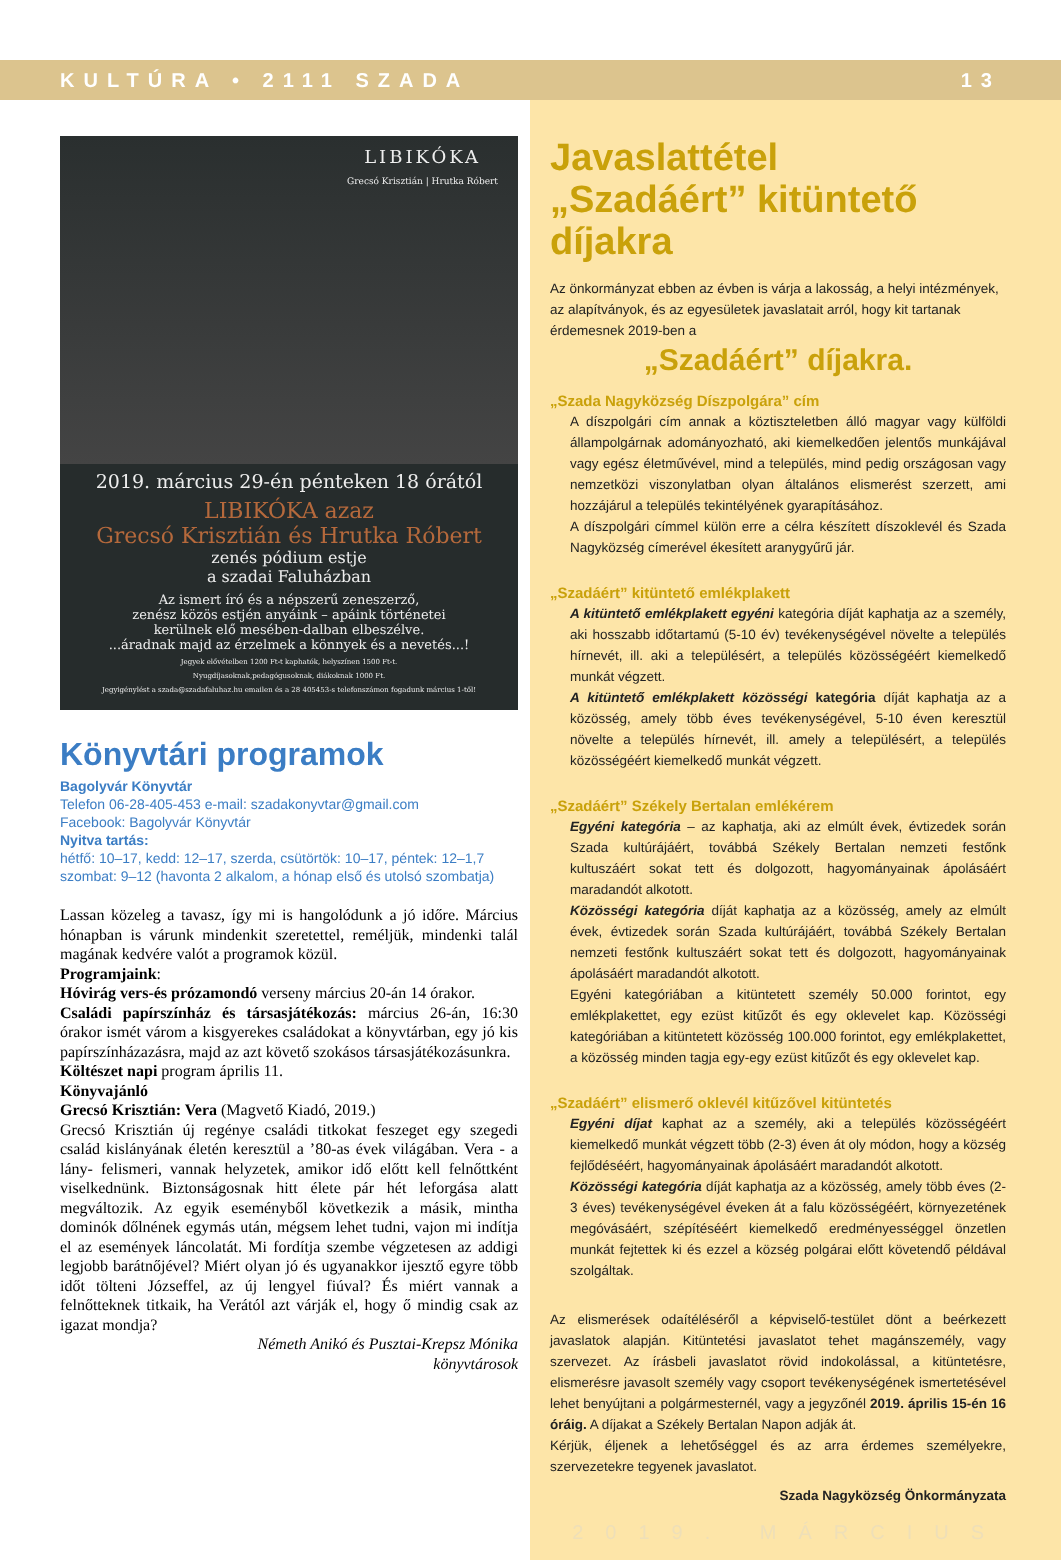KULTÚRA • 2111 SZADA 13
LIBIKÓKA
Grecsó Krisztián | Hrutka Róbert
2019. március 29-én pénteken 18 órától
LIBIKÓKA azaz
Grecsó Krisztián és Hrutka Róbert
zenés pódium estje
a szadai Faluházban
Az ismert író és a népszerű zeneszerző,
zenész közös estjén anyáink – apáink történetei
kerülnek elő mesében-dalban elbeszélve.
...áradnak majd az érzelmek a könnyek és a nevetés...!
Jegyek elővételben 1200 Ft-t kaphatók, helyszínen 1500 Ft-t.
Nyugdíjasoknak,pedagógusoknak, diákoknak 1000 Ft.
Jegyigénylést a szada@szadafaluhaz.hu emailen és a 28 405453-s telefonszámon fogadunk március 1-től!
Könyvtári programok
Bagolyvár Könyvtár
Telefon 06-28-405-453 e-mail: szadakonyvtar@gmail.com
Facebook: Bagolyvár Könyvtár
Nyitva tartás:
hétfő: 10–17, kedd: 12–17, szerda, csütörtök: 10–17, péntek: 12–1,7
szombat: 9–12 (havonta 2 alkalom, a hónap első és utolsó szombatja)
Lassan közeleg a tavasz, így mi is hangolódunk a jó időre. Március hónapban is várunk mindenkit szeretettel, reméljük, mindenki talál magának kedvére valót a programok közül.
Programjaink:
Hóvirág vers-és prózamondó verseny március 20-án 14 órakor.
Családi papírszínház és társasjátékozás: március 26-án, 16:30 órakor ismét várom a kisgyerekes családokat a könyvtárban, egy jó kis papírszínházazásra, majd az azt követő szokásos társasjátékozásunkra.
Költészet napi program április 11.
Könyvajánló
Grecsó Krisztián: Vera (Magvető Kiadó, 2019.)
Grecsó Krisztián új regénye családi titkokat feszeget egy szegedi család kislányának életén keresztül a ’80-as évek világában. Vera - a lány- felismeri, vannak helyzetek, amikor idő előtt kell felnőttként viselkednünk. Biztonságosnak hitt élete pár hét leforgása alatt megváltozik. Az egyik eseményből következik a másik, mintha dominók dőlnének egymás után, mégsem lehet tudni, vajon mi indítja el az események láncolatát. Mi fordítja szembe végzetesen az addigi legjobb barátnőjével? Miért olyan jó és ugyanakkor ijesztő egyre több időt tölteni Józseffel, az új lengyel fiúval? És miért vannak a felnőtteknek titkaik, ha Verától azt várják el, hogy ő mindig csak az igazat mondja?
Németh Anikó és Pusztai-Krepsz Mónika
könyvtárosok
Javaslattétel
„Szadáért” kitüntető díjakra
Az önkormányzat ebben az évben is várja a lakosság, a helyi intézmények, az alapítványok, és az egyesületek javaslatait arról, hogy kit tartanak érdemesnek 2019-ben a
„Szadáért” díjakra.
„Szada Nagyközség Díszpolgára” cím
A díszpolgári cím annak a köztiszteletben álló magyar vagy külföldi állampolgárnak adományozható, aki kiemelkedően jelentős munkájával vagy egész életművével, mind a település, mind pedig országosan vagy nemzetközi viszonylatban olyan általános elismerést szerzett, ami hozzájárul a település tekintélyének gyarapításához.
A díszpolgári címmel külön erre a célra készített díszoklevél és Szada Nagyközség címerével ékesített aranygyűrű jár.
„Szadáért” kitüntető emlékplakett
A kitüntető emlékplakett egyéni kategória díját kaphatja az a személy, aki hosszabb időtartamú (5-10 év) tevékenységével növelte a település hírnevét, ill. aki a településért, a település közösségéért kiemelkedő munkát végzett.
A kitüntető emlékplakett közösségi kategória díját kaphatja az a közösség, amely több éves tevékenységével, 5-10 éven keresztül növelte a település hírnevét, ill. amely a településért, a település közösségéért kiemelkedő munkát végzett.
„Szadáért” Székely Bertalan emlékérem
Egyéni kategória – az kaphatja, aki az elmúlt évek, évtizedek során Szada kultúrájáért, továbbá Székely Bertalan nemzeti festőnk kultuszáért sokat tett és dolgozott, hagyományainak ápolásáért maradandót alkotott.
Közösségi kategória díját kaphatja az a közösség, amely az elmúlt évek, évtizedek során Szada kultúrájáért, továbbá Székely Bertalan nemzeti festőnk kultuszáért sokat tett és dolgozott, hagyományainak ápolásáért maradandót alkotott.
Egyéni kategóriában a kitüntetett személy 50.000 forintot, egy emlékplakettet, egy ezüst kitűzőt és egy oklevelet kap. Közösségi kategóriában a kitüntetett közösség 100.000 forintot, egy emlékplakettet, a közösség minden tagja egy-egy ezüst kitűzőt és egy oklevelet kap.
„Szadáért” elismerő oklevél kitűzővel kitüntetés
Egyéni díjat kaphat az a személy, aki a település közösségéért kiemelkedő munkát végzett több (2-3) éven át oly módon, hogy a község fejlődéséért, hagyományainak ápolásáért maradandót alkotott.
Közösségi kategória díját kaphatja az a közösség, amely több éves (2-3 éves) tevékenységével éveken át a falu közösségéért, környezetének megóvásáért, szépítéséért kiemelkedő eredményességgel önzetlen munkát fejtettek ki és ezzel a község polgárai előtt követendő példával szolgáltak.
Az elismerések odaítéléséről a képviselő-testület dönt a beérkezett javaslatok alapján. Kitüntetési javaslatot tehet magánszemély, vagy szervezet. Az írásbeli javaslatot rövid indokolással, a kitüntetésre, elismerésre javasolt személy vagy csoport tevékenységének ismertetésével lehet benyújtani a polgármesternél, vagy a jegyzőnél 2019. április 15-én 16 óráig. A díjakat a Székely Bertalan Napon adják át.
Kérjük, éljenek a lehetőséggel és az arra érdemes személyekre, szervezetekre tegyenek javaslatot.
Szada Nagyközség Önkormányzata
2019. MÁRCIUS